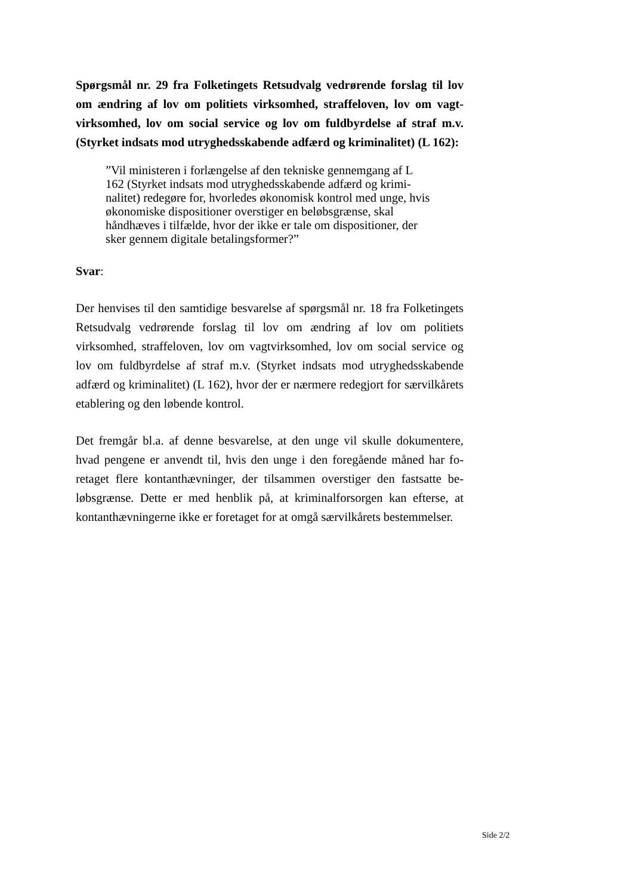Spørgsmål nr. 29 fra Folketingets Retsudvalg vedrørende forslag til lov om ændring af lov om politiets virksomhed, straffeloven, lov om vagt­virksomhed, lov om social service og lov om fuldbyrdelse af straf m.v. (Styrket indsats mod utryghedsskabende adfærd og kriminalitet) (L 162):
”Vil ministeren i forlængelse af den tekniske gennemgang af L 162 (Styrket indsats mod utryghedsskabende adfærd og krimi­nalitet) redegøre for, hvorledes økonomisk kontrol med unge, hvis økonomiske dispositioner overstiger en beløbsgrænse, skal håndhæves i tilfælde, hvor der ikke er tale om dispositioner, der sker gennem digitale betalingsformer?”
Svar:
Der henvises til den samtidige besvarelse af spørgsmål nr. 18 fra Folketin­gets Retsudvalg vedrørende forslag til lov om ændring af lov om politiets virksomhed, straffeloven, lov om vagtvirksomhed, lov om social service og lov om fuldbyrdelse af straf m.v. (Styrket indsats mod utryghedsskabende adfærd og kriminalitet) (L 162), hvor der er nærmere redegjort for særvil­kårets etablering og den løbende kontrol.
Det fremgår bl.a. af denne besvarelse, at den unge vil skulle dokumentere, hvad pengene er anvendt til, hvis den unge i den foregående måned har fo­retaget flere kontanthævninger, der tilsammen overstiger den fastsatte be­løbsgrænse. Dette er med henblik på, at kriminalforsorgen kan efterse, at kontanthævningerne ikke er foretaget for at omgå særvilkårets bestemmel­ser.
Side 2/2